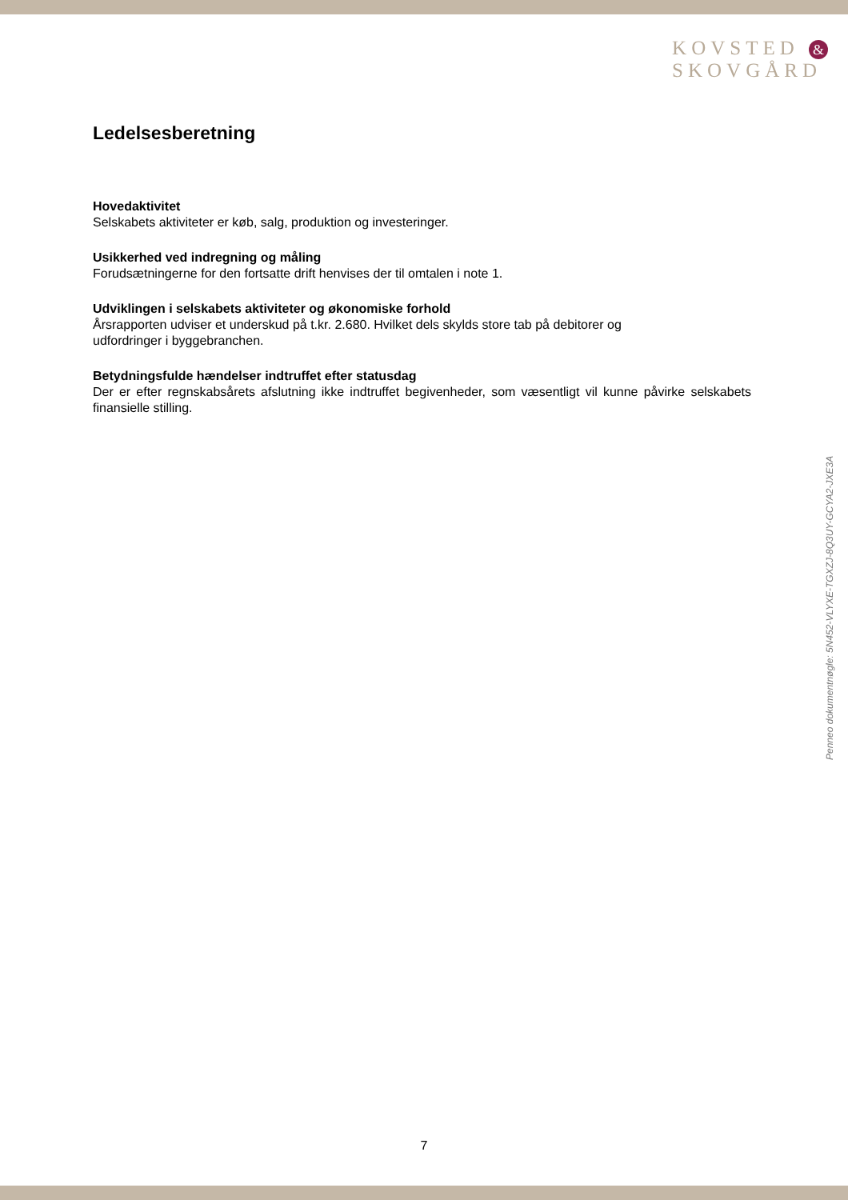KOVSTED &
SKOVGÅRD
Ledelsesberetning
Hovedaktivitet
Selskabets aktiviteter er køb, salg, produktion og investeringer.
Usikkerhed ved indregning og måling
Forudsætningerne for den fortsatte drift henvises der til omtalen i note 1.
Udviklingen i selskabets aktiviteter og økonomiske forhold
Årsrapporten udviser et underskud på t.kr. 2.680. Hvilket dels skylds store tab på debitorer og
udfordringer i byggebranchen.
Betydningsfulde hændelser indtruffet efter statusdag
Der er efter regnskabsårets afslutning ikke indtruffet begivenheder, som væsentligt vil kunne påvirke selskabets finansielle stilling.
Penneo dokumentnøgle: 5N452-VLYXE-TGXZJ-8Q3UY-GCYA2-JXE3A
7